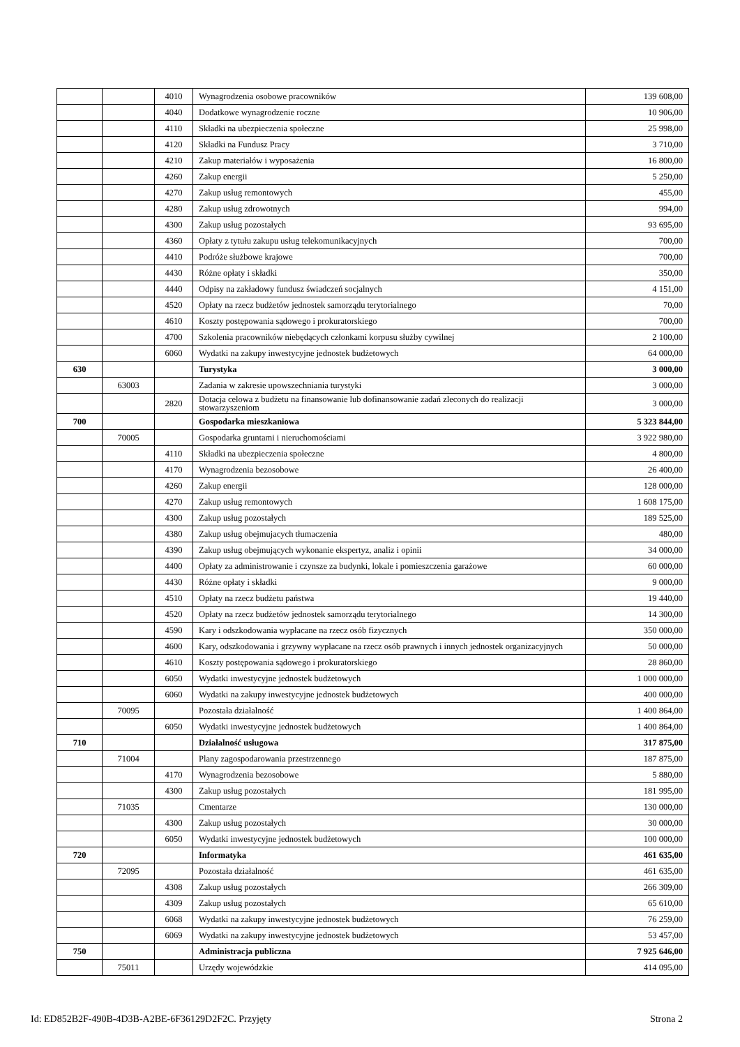| | | 4010 | Wynagrodzenia osobowe pracowników | 139 608,00 |
| | | 4040 | Dodatkowe wynagrodzenie roczne | 10 906,00 |
| | | 4110 | Składki na ubezpieczenia społeczne | 25 998,00 |
| | | 4120 | Składki na Fundusz Pracy | 3 710,00 |
| | | 4210 | Zakup materiałów i wyposażenia | 16 800,00 |
| | | 4260 | Zakup energii | 5 250,00 |
| | | 4270 | Zakup usług remontowych | 455,00 |
| | | 4280 | Zakup usług zdrowotnych | 994,00 |
| | | 4300 | Zakup usług pozostałych | 93 695,00 |
| | | 4360 | Opłaty z tytułu zakupu usług telekomunikacyjnych | 700,00 |
| | | 4410 | Podróże służbowe krajowe | 700,00 |
| | | 4430 | Różne opłaty i składki | 350,00 |
| | | 4440 | Odpisy na zakładowy fundusz świadczeń socjalnych | 4 151,00 |
| | | 4520 | Opłaty na rzecz budżetów jednostek samorządu terytorialnego | 70,00 |
| | | 4610 | Koszty postępowania sądowego i prokuratorskiego | 700,00 |
| | | 4700 | Szkolenia pracowników niebędących członkami korpusu służby cywilnej | 2 100,00 |
| | | 6060 | Wydatki na zakupy inwestycyjne jednostek budżetowych | 64 000,00 |
| 630 | | | Turystyka | 3 000,00 |
| | 63003 | | Zadania w zakresie upowszechniania turystyki | 3 000,00 |
| | | 2820 | Dotacja celowa z budżetu na finansowanie lub dofinansowanie zadań zleconych do realizacji stowarzyszeniom | 3 000,00 |
| 700 | | | Gospodarka mieszkaniowa | 5 323 844,00 |
| | 70005 | | Gospodarka gruntami i nieruchomościami | 3 922 980,00 |
| | | 4110 | Składki na ubezpieczenia społeczne | 4 800,00 |
| | | 4170 | Wynagrodzenia bezosobowe | 26 400,00 |
| | | 4260 | Zakup energii | 128 000,00 |
| | | 4270 | Zakup usług remontowych | 1 608 175,00 |
| | | 4300 | Zakup usług pozostałych | 189 525,00 |
| | | 4380 | Zakup usług obejmujacych tłumaczenia | 480,00 |
| | | 4390 | Zakup usług obejmujących wykonanie ekspertyz, analiz i opinii | 34 000,00 |
| | | 4400 | Opłaty za administrowanie i czynsze za budynki, lokale i pomieszczenia garażowe | 60 000,00 |
| | | 4430 | Różne opłaty i składki | 9 000,00 |
| | | 4510 | Opłaty na rzecz budżetu państwa | 19 440,00 |
| | | 4520 | Opłaty na rzecz budżetów jednostek samorządu terytorialnego | 14 300,00 |
| | | 4590 | Kary i odszkodowania wypłacane na rzecz osób fizycznych | 350 000,00 |
| | | 4600 | Kary, odszkodowania i grzywny wypłacane na rzecz osób prawnych i innych jednostek organizacyjnych | 50 000,00 |
| | | 4610 | Koszty postępowania sądowego i prokuratorskiego | 28 860,00 |
| | | 6050 | Wydatki inwestycyjne jednostek budżetowych | 1 000 000,00 |
| | | 6060 | Wydatki na zakupy inwestycyjne jednostek budżetowych | 400 000,00 |
| | 70095 | | Pozostała działalność | 1 400 864,00 |
| | | 6050 | Wydatki inwestycyjne jednostek budżetowych | 1 400 864,00 |
| 710 | | | Działalność usługowa | 317 875,00 |
| | 71004 | | Plany zagospodarowania przestrzennego | 187 875,00 |
| | | 4170 | Wynagrodzenia bezosobowe | 5 880,00 |
| | | 4300 | Zakup usług pozostałych | 181 995,00 |
| | 71035 | | Cmentarze | 130 000,00 |
| | | 4300 | Zakup usług pozostałych | 30 000,00 |
| | | 6050 | Wydatki inwestycyjne jednostek budżetowych | 100 000,00 |
| 720 | | | Informatyka | 461 635,00 |
| | 72095 | | Pozostała działalność | 461 635,00 |
| | | 4308 | Zakup usług pozostałych | 266 309,00 |
| | | 4309 | Zakup usług pozostałych | 65 610,00 |
| | | 6068 | Wydatki na zakupy inwestycyjne jednostek budżetowych | 76 259,00 |
| | | 6069 | Wydatki na zakupy inwestycyjne jednostek budżetowych | 53 457,00 |
| 750 | | | Administracja publiczna | 7 925 646,00 |
| | 75011 | | Urzędy wojewódzkie | 414 095,00 |
Id: ED852B2F-490B-4D3B-A2BE-6F36129D2F2C. Przyjęty Strona 2